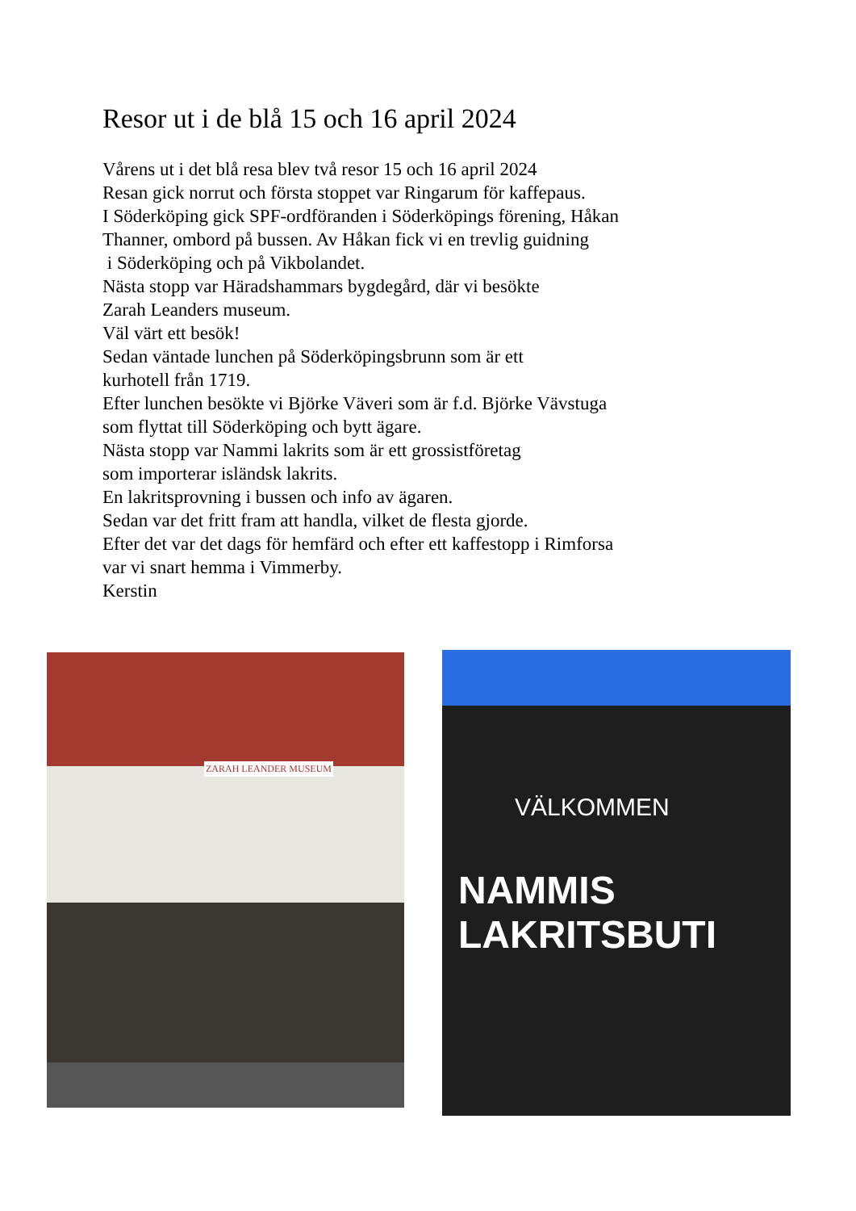Resor ut i de blå 15 och 16 april 2024
Vårens ut i det blå resa blev två resor 15 och 16 april 2024
Resan gick norrut och första stoppet var Ringarum för kaffepaus.
I Söderköping gick SPF-ordföranden i Söderköpings förening, Håkan
Thanner, ombord på bussen. Av Håkan fick vi en trevlig guidning
i Söderköping och på Vikbolandet.
Nästa stopp var Häradshammars bygdegård, där vi besökte
Zarah Leanders museum.
Väl värt ett besök!
Sedan väntade lunchen på Söderköpingsbrunn som är ett
kurhotell från 1719.
Efter lunchen besökte vi Björke Väveri som är f.d. Björke Vävstuga
som flyttat till Söderköping och bytt ägare.
Nästa stopp var Nammi lakrits som är ett grossistföretag
som importerar isländsk lakrits.
En lakritsprovning i bussen och info av ägaren.
Sedan var det fritt fram att handla, vilket de flesta gjorde.
Efter det var det dags för hemfärd och efter ett kaffestopp i Rimforsa
var vi snart hemma i Vimmerby.
Kerstin
ZARAH LEANDER MUSEUM
VÄLKOMMEN
NAMMIS LAKRITSBUTI